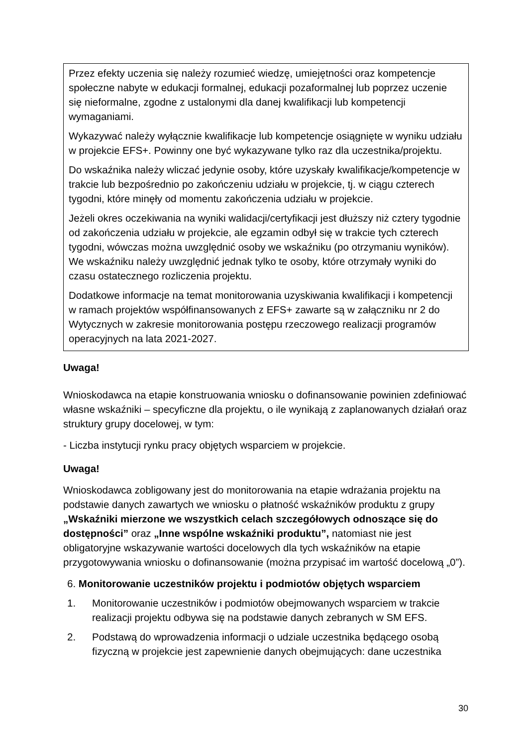Przez efekty uczenia się należy rozumieć wiedzę, umiejętności oraz kompetencje społeczne nabyte w edukacji formalnej, edukacji pozaformalnej lub poprzez uczenie się nieformalne, zgodne z ustalonymi dla danej kwalifikacji lub kompetencji wymaganiami.
Wykazywać należy wyłącznie kwalifikacje lub kompetencje osiągnięte w wyniku udziału w projekcie EFS+. Powinny one być wykazywane tylko raz dla uczestnika/projektu.
Do wskaźnika należy wliczać jedynie osoby, które uzyskały kwalifikacje/kompetencje w trakcie lub bezpośrednio po zakończeniu udziału w projekcie, tj. w ciągu czterech tygodni, które minęły od momentu zakończenia udziału w projekcie.
Jeżeli okres oczekiwania na wyniki walidacji/certyfikacji jest dłuższy niż cztery tygodnie od zakończenia udziału w projekcie, ale egzamin odbył się w trakcie tych czterech tygodni, wówczas można uwzględnić osoby we wskaźniku (po otrzymaniu wyników). We wskaźniku należy uwzględnić jednak tylko te osoby, które otrzymały wyniki do czasu ostatecznego rozliczenia projektu.
Dodatkowe informacje na temat monitorowania uzyskiwania kwalifikacji i kompetencji w ramach projektów współfinansowanych z EFS+ zawarte są w załączniku nr 2 do Wytycznych w zakresie monitorowania postępu rzeczowego realizacji programów operacyjnych na lata 2021-2027.
Uwaga!
Wnioskodawca na etapie konstruowania wniosku o dofinansowanie powinien zdefiniować własne wskaźniki – specyficzne dla projektu, o ile wynikają z zaplanowanych działań oraz struktury grupy docelowej, w tym:
- Liczba instytucji rynku pracy objętych wsparciem w projekcie.
Uwaga!
Wnioskodawca zobligowany jest do monitorowania na etapie wdrażania projektu na podstawie danych zawartych we wniosku o płatność wskaźników produktu z grupy „Wskaźniki mierzone we wszystkich celach szczegółowych odnoszące się do dostępności” oraz „Inne wspólne wskaźniki produktu”, natomiast nie jest obligatoryjne wskazywanie wartości docelowych dla tych wskaźników na etapie przygotowywania wniosku o dofinansowanie (można przypisać im wartość docelową „0”).
6. Monitorowanie uczestników projektu i podmiotów objętych wsparciem
1. Monitorowanie uczestników i podmiotów obejmowanych wsparciem w trakcie realizacji projektu odbywa się na podstawie danych zebranych w SM EFS.
2. Podstawą do wprowadzenia informacji o udziale uczestnika będącego osobą fizyczną w projekcie jest zapewnienie danych obejmujących: dane uczestnika
30